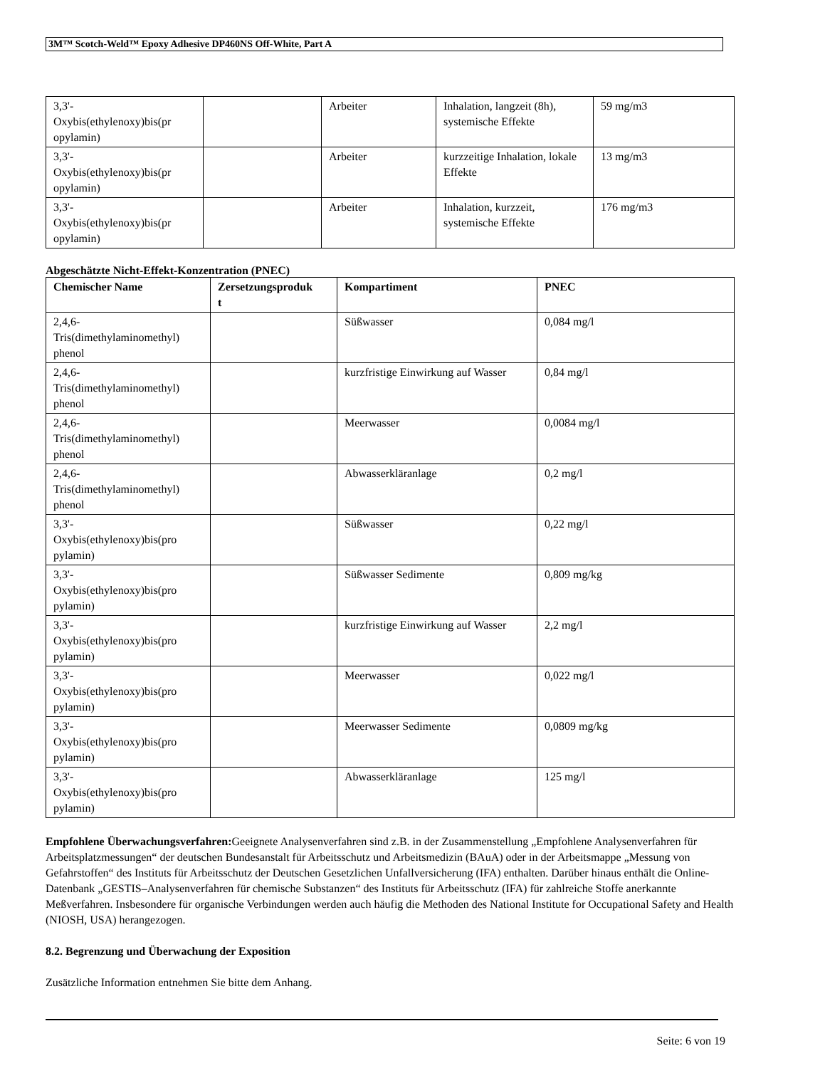3M™ Scotch-Weld™ Epoxy Adhesive DP460NS Off-White, Part A
| 3,3'- Oxybis(ethylenoxy)bis(pr opylamin) | | Arbeiter | Inhalation, langzeit (8h), systemische Effekte | 59 mg/m3 |
| 3,3'- Oxybis(ethylenoxy)bis(pr opylamin) | | Arbeiter | kurzzeitige Inhalation, lokale Effekte | 13 mg/m3 |
| 3,3'- Oxybis(ethylenoxy)bis(pr opylamin) | | Arbeiter | Inhalation, kurzzeit, systemische Effekte | 176 mg/m3 |
Abgeschätzte Nicht-Effekt-Konzentration (PNEC)
| Chemischer Name | Zersetzungsproduk t | Kompartiment | PNEC |
| --- | --- | --- | --- |
| 2,4,6- Tris(dimethylaminomethyl) phenol | | Süßwasser | 0,084 mg/l |
| 2,4,6- Tris(dimethylaminomethyl) phenol | | kurzfristige Einwirkung auf Wasser | 0,84 mg/l |
| 2,4,6- Tris(dimethylaminomethyl) phenol | | Meerwasser | 0,0084 mg/l |
| 2,4,6- Tris(dimethylaminomethyl) phenol | | Abwasserkläranlage | 0,2 mg/l |
| 3,3'- Oxybis(ethylenoxy)bis(pro pylamin) | | Süßwasser | 0,22 mg/l |
| 3,3'- Oxybis(ethylenoxy)bis(pro pylamin) | | Süßwasser Sedimente | 0,809 mg/kg |
| 3,3'- Oxybis(ethylenoxy)bis(pro pylamin) | | kurzfristige Einwirkung auf Wasser | 2,2 mg/l |
| 3,3'- Oxybis(ethylenoxy)bis(pro pylamin) | | Meerwasser | 0,022 mg/l |
| 3,3'- Oxybis(ethylenoxy)bis(pro pylamin) | | Meerwasser Sedimente | 0,0809 mg/kg |
| 3,3'- Oxybis(ethylenoxy)bis(pro pylamin) | | Abwasserkläranlage | 125 mg/l |
Empfohlene Überwachungsverfahren: Geeignete Analysenverfahren sind z.B. in der Zusammenstellung „Empfohlene Analysenverfahren für Arbeitsplatzmessungen“ der deutschen Bundesanstalt für Arbeitsschutz und Arbeitsmedizin (BAuA) oder in der Arbeitsmappe „Messung von Gefahrstoffen“ des Instituts für Arbeitsschutz der Deutschen Gesetzlichen Unfallversicherung (IFA) enthalten. Darüber hinaus enthält die Online-Datenbank „GESTIS–Analysenverfahren für chemische Substanzen“ des Instituts für Arbeitsschutz (IFA) für zahlreiche Stoffe anerkannte Meßverfahren. Insbesondere für organische Verbindungen werden auch häufig die Methoden des National Institute for Occupational Safety and Health (NIOSH, USA) herangezogen.
8.2. Begrenzung und Überwachung der Exposition
Zusätzliche Information entnehmen Sie bitte dem Anhang.
Seite: 6 von 19